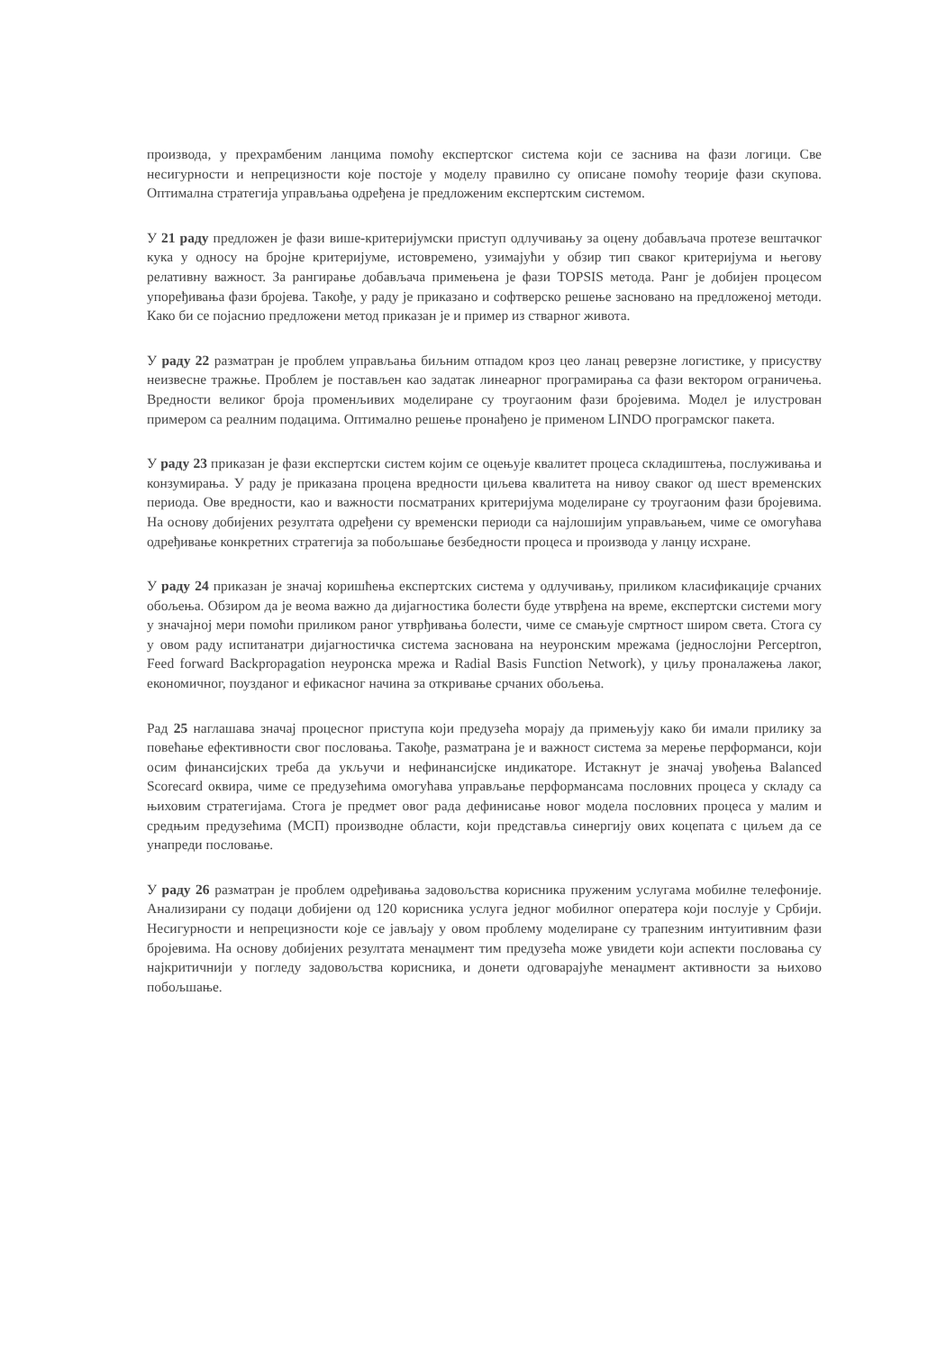производа, у прехрамбеним ланцима помоћу експертског система који се заснива на фази логици. Све несигурности и непрецизности које постоје у моделу правилно су описане помоћу теорије фази скупова. Оптимална стратегија управљања одређена је предложеним експертским системом.
У 21 раду предложен је фази више-критеријумски приступ одлучивању за оцену добављача протезе вештачког кука у односу на бројне критеријуме, истовремено, узимајући у обзир тип сваког критеријума и његову релативну важност. За рангирање добављача примењена је фази TOPSIS метода. Ранг је добијен процесом упоређивања фази бројева. Такође, у раду је приказано и софтверско решење засновано на предложеној методи. Како би се појаснио предложени метод приказан је и пример из стварног живота.
У раду 22 разматран је проблем управљања биљним отпадом кроз цео ланац реверзне логистике, у присуству неизвесне тражње. Проблем је постављен као задатак линеарног програмирања са фази вектором ограничења. Вредности великог броја променљивих моделиране су троугаоним фази бројевима. Модел је илустрован примером са реалним подацима. Оптимално решење пронађено је применом LINDO програмског пакета.
У раду 23 приказан је фази експертски систем којим се оцењује квалитет процеса складиштења, послуживања и конзумирања. У раду је приказана процена вредности циљева квалитета на нивоу сваког од шест временских периода. Ове вредности, као и важности посматраних критеријума моделиране су троугаоним фази бројевима. На основу добијених резултата одређени су временски периоди са најлошијим управљањем, чиме се омогућава одређивање конкретних стратегија за побољшање безбедности процеса и производа у ланцу исхране.
У раду 24 приказан је значај коришћења експертских система у одлучивању, приликом класификације срчаних обољења. Обзиром да је веома важно да дијагностика болести буде утврђена на време, експертски системи могу у значајној мери помоћи приликом раног утврђивања болести, чиме се смањује смртност широм света. Стога су у овом раду испитанатри дијагностичка система заснована на неуронским мрежама (једнослојни Perceptron, Feed forward Backpropagation неуронска мрежа и Radial Basis Function Network), у циљу проналажења лаког, економичног, поузданог и ефикасног начина за откривање срчаних обољења.
Рад 25 наглашава значај процесног приступа који предузећа морају да примењују како би имали прилику за повећање ефективности свог пословања. Такође, разматрана је и важност система за мерење перформанси, који осим финансијских треба да укључи и нефинансијске индикаторе. Истакнут је значај увођења Balanced Scorecard оквира, чиме се предузећима омогућава управљање перформансама пословних процеса у складу са њиховим стратегијама. Стога је предмет овог рада дефинисање новог модела пословних процеса у малим и средњим предузећима (МСП) производне области, који представља синергију ових коцепата с циљем да се унапреди пословање.
У раду 26 разматран је проблем одређивања задовољства корисника пруженим услугама мобилне телефоније. Анализирани су подаци добијени од 120 корисника услуга једног мобилног оператера који послује у Србији. Несигурности и непрецизности које се јављају у овом проблему моделиране су трапезним интуитивним фази бројевима. На основу добијених резултата менаџмент тим предузећа може увидети који аспекти пословања су најкритичнији у погледу задовољства корисника, и донети одговарајуће менаџмент активности за њихово побољшање.